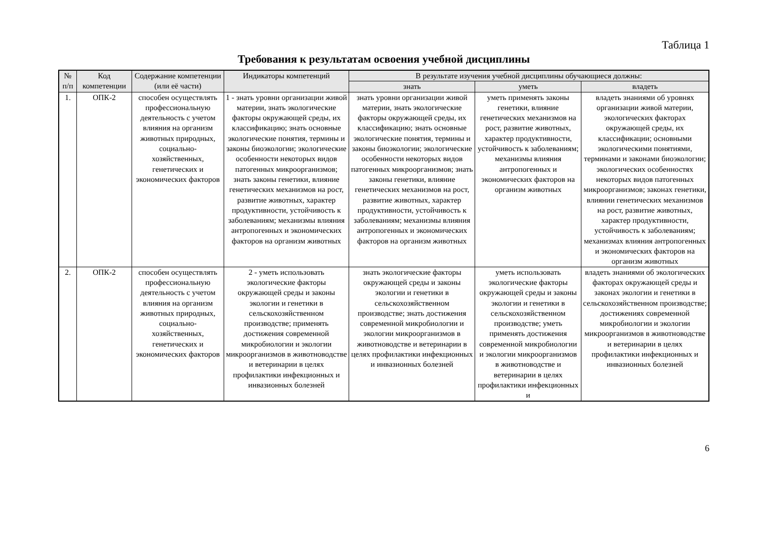Таблица 1
Требования к результатам освоения учебной дисциплины
| № п/п | Код компетенции | Содержание компетенции (или её части) | Индикаторы компетенций | В результате изучения учебной дисциплины обучающиеся должны: | | |
| --- | --- | --- | --- | --- | --- | --- |
| | | | | знать | уметь | владеть |
| 1. | ОПК-2 | способен осуществлять профессиональную деятельность с учетом влияния на организм животных природных, социально-хозяйственных, генетических и экономических факторов | 1 - знать уровни организации живой материи, знать экологические факторы окружающей среды, их классификацию; знать основные экологические понятия, термины и законы биоэкологии; экологические особенности некоторых видов патогенных микроорганизмов; знать законы генетики, влияние генетических механизмов на рост, развитие животных, характер продуктивности, устойчивость к заболеваниям; механизмы влияния антропогенных и экономических факторов на организм животных | знать уровни организации живой материи, знать экологические факторы окружающей среды, их классификацию; знать основные экологические понятия, термины и законы биоэкологии; экологические особенности некоторых видов патогенных микроорганизмов; знать законы генетики, влияние генетических механизмов на рост, развитие животных, характер продуктивности, устойчивость к заболеваниям; механизмы влияния антропогенных и экономических факторов на организм животных | уметь применять законы генетики, влияние генетических механизмов на рост, развитие животных, характер продуктивности, устойчивость к заболеваниям; механизмы влияния антропогенных и экономических факторов на организм животных | владеть знаниями об уровнях организации живой материи, экологических факторах окружающей среды, их классификации; основными экологическими понятиями, терминами и законами биоэкологии; экологических особенностях некоторых видов патогенных микроорганизмов; законах генетики, влиянии генетических механизмов на рост, развитие животных, характер продуктивности, устойчивость к заболеваниям; механизмах влияния антропогенных и экономических факторов на организм животных |
| 2. | ОПК-2 | способен осуществлять профессиональную деятельность с учетом влияния на организм животных природных, социально-хозяйственных, генетических и экономических факторов | 2 - уметь использовать экологические факторы окружающей среды и законы экологии и генетики в сельскохозяйственном производстве; применять достижения современной микробиологии и экологии микроорганизмов в животноводстве и ветеринарии в целях профилактики инфекционных и инвазионных болезней | знать экологические факторы окружающей среды и законы экологии и генетики в сельскохозяйственном производстве; знать достижения современной микробиологии и экологии микроорганизмов в животноводстве и ветеринарии в целях профилактики инфекционных и инвазионных болезней | уметь использовать экологические факторы окружающей среды и законы экологии и генетики в сельскохозяйственном производстве; уметь применять достижения современной микробиологии и экологии микроорганизмов в животноводстве и ветеринарии в целях профилактики инфекционных и | владеть знаниями об экологических факторах окружающей среды и законах экологии и генетики в сельскохозяйственном производстве; достижениях современной микробиологии и экологии микроорганизмов в животноводстве и ветеринарии в целях профилактики инфекционных и инвазионных болезней |
6